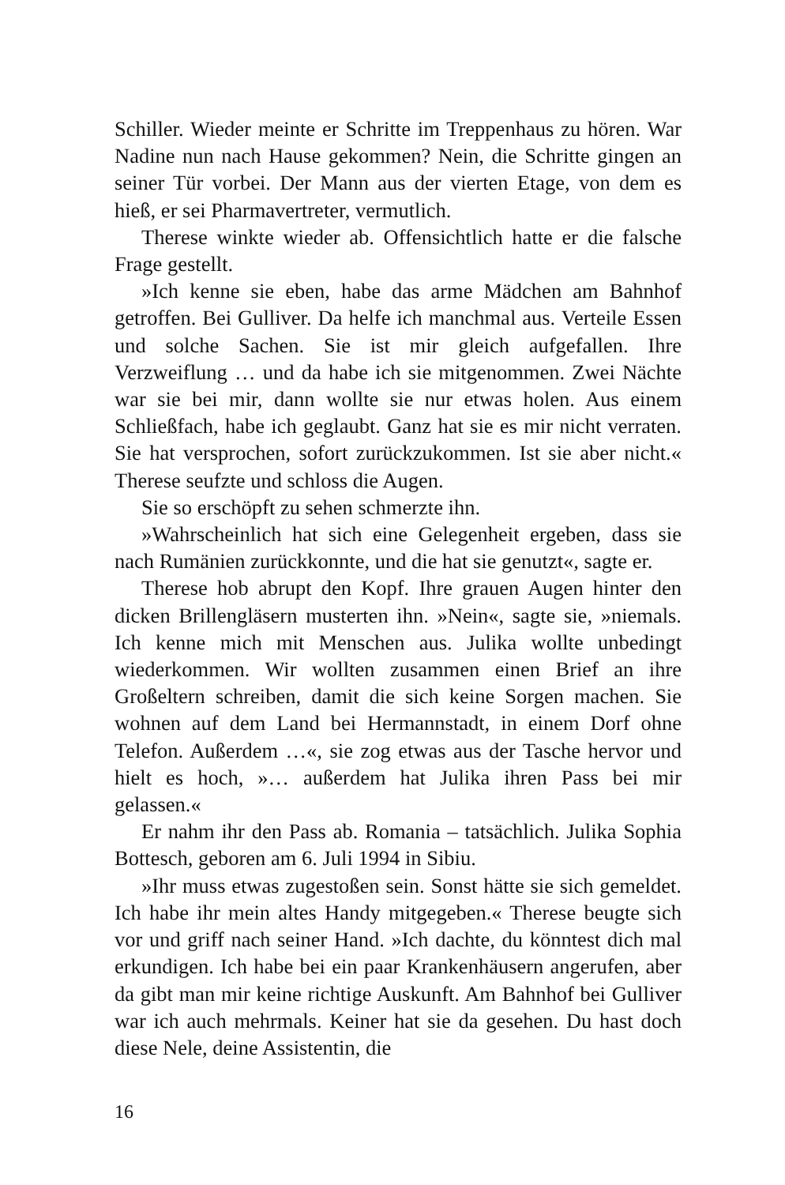Schiller. Wieder meinte er Schritte im Treppenhaus zu hören. War Nadine nun nach Hause gekommen? Nein, die Schritte gingen an seiner Tür vorbei. Der Mann aus der vierten Etage, von dem es hieß, er sei Pharmavertreter, vermutlich.
Therese winkte wieder ab. Offensichtlich hatte er die falsche Frage gestellt.
»Ich kenne sie eben, habe das arme Mädchen am Bahnhof getroffen. Bei Gulliver. Da helfe ich manchmal aus. Verteile Essen und solche Sachen. Sie ist mir gleich aufgefallen. Ihre Verzweiflung … und da habe ich sie mitgenommen. Zwei Nächte war sie bei mir, dann wollte sie nur etwas holen. Aus einem Schließfach, habe ich geglaubt. Ganz hat sie es mir nicht verraten. Sie hat versprochen, sofort zurückzukommen. Ist sie aber nicht.« Therese seufzte und schloss die Augen.
Sie so erschöpft zu sehen schmerzte ihn.
»Wahrscheinlich hat sich eine Gelegenheit ergeben, dass sie nach Rumänien zurückkonnte, und die hat sie genutzt«, sagte er.
Therese hob abrupt den Kopf. Ihre grauen Augen hinter den dicken Brillengläsern musterten ihn. »Nein«, sagte sie, »niemals. Ich kenne mich mit Menschen aus. Julika wollte unbedingt wiederkommen. Wir wollten zusammen einen Brief an ihre Großeltern schreiben, damit die sich keine Sorgen machen. Sie wohnen auf dem Land bei Hermannstadt, in einem Dorf ohne Telefon. Außerdem …«, sie zog etwas aus der Tasche hervor und hielt es hoch, »… außerdem hat Julika ihren Pass bei mir gelassen.«
Er nahm ihr den Pass ab. Romania – tatsächlich. Julika Sophia Bottesch, geboren am 6. Juli 1994 in Sibiu.
»Ihr muss etwas zugestoßen sein. Sonst hätte sie sich gemeldet. Ich habe ihr mein altes Handy mitgegeben.« Therese beugte sich vor und griff nach seiner Hand. »Ich dachte, du könntest dich mal erkundigen. Ich habe bei ein paar Krankenhäusern angerufen, aber da gibt man mir keine richtige Auskunft. Am Bahnhof bei Gulliver war ich auch mehrmals. Keiner hat sie da gesehen. Du hast doch diese Nele, deine Assistentin, die
16